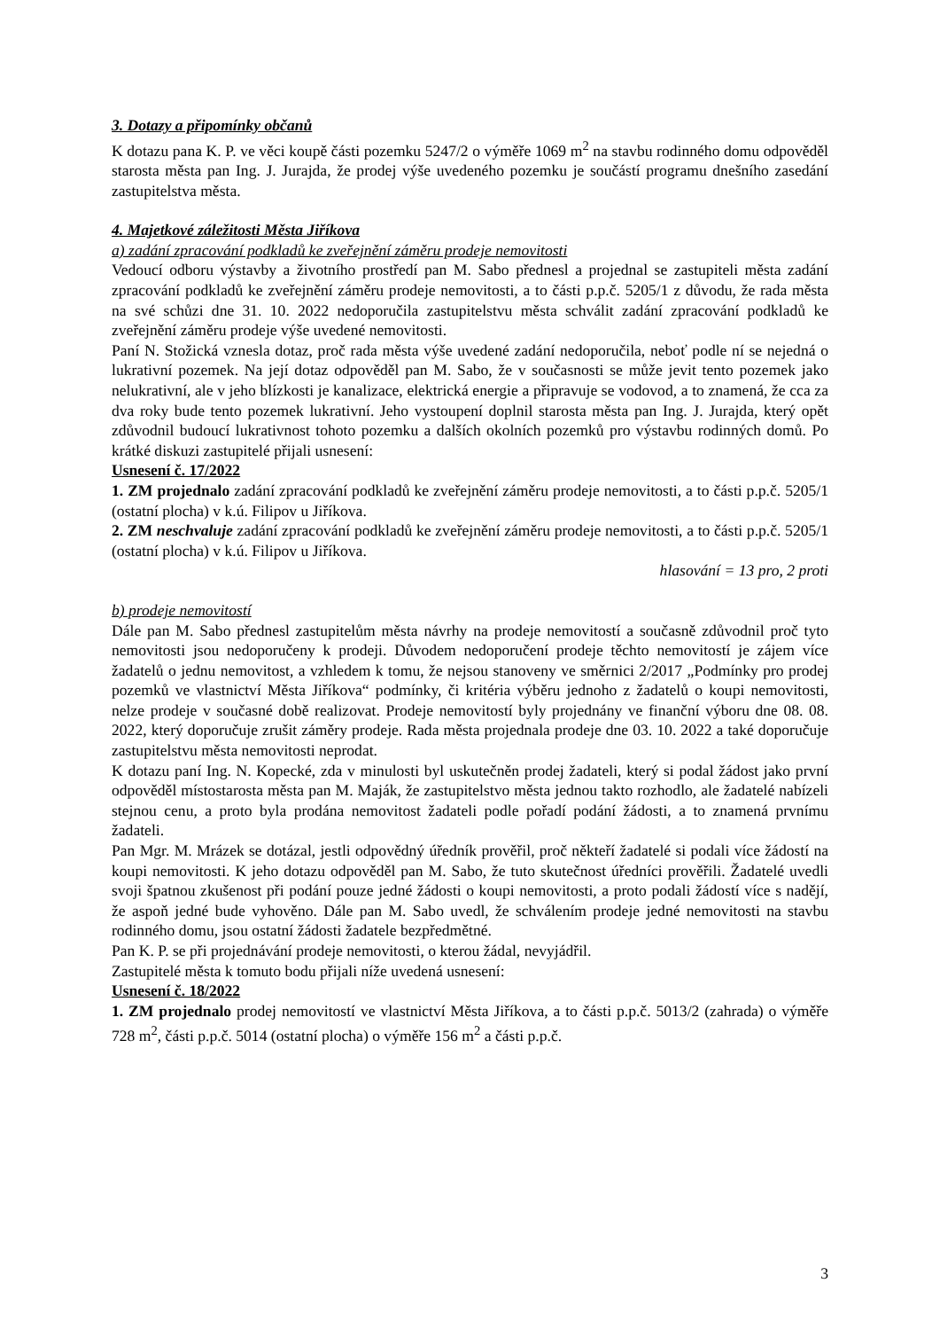3. Dotazy a připomínky občanů
K dotazu pana K. P. ve věci koupě části pozemku 5247/2 o výměře 1069 m<sup>2</sup> na stavbu rodinného domu odpověděl starosta města pan Ing. J. Jurajda, že prodej výše uvedeného pozemku je součástí programu dnešního zasedání zastupitelstva města.
4. Majetkové záležitosti Města Jiříkova
a) zadání zpracování podkladů ke zveřejnění záměru prodeje nemovitosti
Vedoucí odboru výstavby a životního prostředí pan M. Sabo přednesl a projednal se zastupiteli města zadání zpracování podkladů ke zveřejnění záměru prodeje nemovitosti, a to části p.p.č. 5205/1 z důvodu, že rada města na své schůzi dne 31. 10. 2022 nedoporučila zastupitelstvu města schválit zadání zpracování podkladů ke zveřejnění záměru prodeje výše uvedené nemovitosti.
Paní N. Stožická vznesla dotaz, proč rada města výše uvedené zadání nedoporučila, neboť podle ní se nejedná o lukrativní pozemek. Na její dotaz odpověděl pan M. Sabo, že v současnosti se může jevit tento pozemek jako nelukrativní, ale v jeho blízkosti je kanalizace, elektrická energie a připravuje se vodovod, a to znamená, že cca za dva roky bude tento pozemek lukrativní. Jeho vystoupení doplnil starosta města pan Ing. J. Jurajda, který opět zdůvodnil budoucí lukrativnost tohoto pozemku a dalších okolních pozemků pro výstavbu rodinných domů. Po krátké diskuzi zastupitelé přijali usnesení:
Usnesení č. 17/2022
1. ZM projednalo zadání zpracování podkladů ke zveřejnění záměru prodeje nemovitosti, a to části p.p.č. 5205/1 (ostatní plocha) v k.ú. Filipov u Jiříkova.
2. ZM neschvaluje zadání zpracování podkladů ke zveřejnění záměru prodeje nemovitosti, a to části p.p.č. 5205/1 (ostatní plocha) v k.ú. Filipov u Jiříkova.
hlasování = 13 pro, 2 proti
b) prodeje nemovitostí
Dále pan M. Sabo přednesl zastupitelům města návrhy na prodeje nemovitostí a současně zdůvodnil proč tyto nemovitosti jsou nedoporučeny k prodeji. Důvodem nedoporučení prodeje těchto nemovitostí je zájem více žadatelů o jednu nemovitost, a vzhledem k tomu, že nejsou stanoveny ve směrnici 2/2017 „Podmínky pro prodej pozemků ve vlastnictví Města Jiříkova“ podmínky, či kritéria výběru jednoho z žadatelů o koupi nemovitosti, nelze prodeje v současné době realizovat. Prodeje nemovitostí byly projednány ve finanční výboru dne 08. 08. 2022, který doporučuje zrušit záměry prodeje. Rada města projednala prodeje dne 03. 10. 2022 a také doporučuje zastupitelstvu města nemovitosti neprodat.
K dotazu paní Ing. N. Kopecké, zda v minulosti byl uskutečněn prodej žadateli, který si podal žádost jako první odpověděl místostarosta města pan M. Maják, že zastupitelstvo města jednou takto rozhodlo, ale žadatelé nabízeli stejnou cenu, a proto byla prodána nemovitost žadateli podle pořadí podání žádosti, a to znamená prvnímu žadateli.
Pan Mgr. M. Mrázek se dotázal, jestli odpovědný úředník prověřil, proč někteří žadatelé si podali více žádostí na koupi nemovitosti. K jeho dotazu odpověděl pan M. Sabo, že tuto skutečnost úředníci prověřili. Žadatelé uvedli svoji špatnou zkušenost při podání pouze jedné žádosti o koupi nemovitosti, a proto podali žádostí více s nadějí, že aspoň jedné bude vyhověno. Dále pan M. Sabo uvedl, že schválením prodeje jedné nemovitosti na stavbu rodinného domu, jsou ostatní žádosti žadatele bezpředmětné.
Pan K. P. se při projednávání prodeje nemovitosti, o kterou žádal, nevyjádřil.
Zastupitelé města k tomuto bodu přijali níže uvedená usnesení:
Usnesení č. 18/2022
1. ZM projednalo prodej nemovitostí ve vlastnictví Města Jiříkova, a to části p.p.č. 5013/2 (zahrada) o výměře 728 m<sup>2</sup>, části p.p.č. 5014 (ostatní plocha) o výměře 156 m<sup>2</sup> a části p.p.č.
3